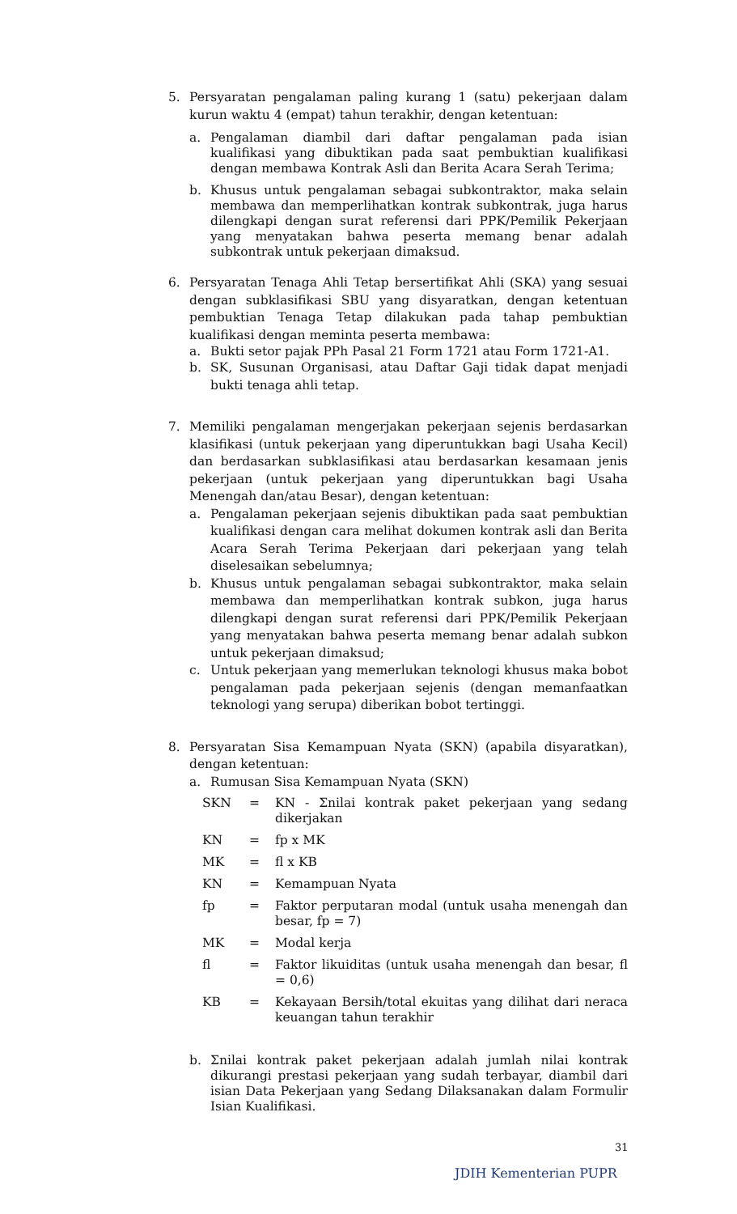5. Persyaratan pengalaman paling kurang 1 (satu) pekerjaan dalam kurun waktu 4 (empat) tahun terakhir, dengan ketentuan:
a. Pengalaman diambil dari daftar pengalaman pada isian kualifikasi yang dibuktikan pada saat pembuktian kualifikasi dengan membawa Kontrak Asli dan Berita Acara Serah Terima;
b. Khusus untuk pengalaman sebagai subkontraktor, maka selain membawa dan memperlihatkan kontrak subkontrak, juga harus dilengkapi dengan surat referensi dari PPK/Pemilik Pekerjaan yang menyatakan bahwa peserta memang benar adalah subkontrak untuk pekerjaan dimaksud.
6. Persyaratan Tenaga Ahli Tetap bersertifikat Ahli (SKA) yang sesuai dengan subklasifikasi SBU yang disyaratkan, dengan ketentuan pembuktian Tenaga Tetap dilakukan pada tahap pembuktian kualifikasi dengan meminta peserta membawa:
a. Bukti setor pajak PPh Pasal 21 Form 1721 atau Form 1721-A1.
b. SK, Susunan Organisasi, atau Daftar Gaji tidak dapat menjadi bukti tenaga ahli tetap.
7. Memiliki pengalaman mengerjakan pekerjaan sejenis berdasarkan klasifikasi (untuk pekerjaan yang diperuntukkan bagi Usaha Kecil) dan berdasarkan subklasifikasi atau berdasarkan kesamaan jenis pekerjaan (untuk pekerjaan yang diperuntukkan bagi Usaha Menengah dan/atau Besar), dengan ketentuan:
a. Pengalaman pekerjaan sejenis dibuktikan pada saat pembuktian kualifikasi dengan cara melihat dokumen kontrak asli dan Berita Acara Serah Terima Pekerjaan dari pekerjaan yang telah diselesaikan sebelumnya;
b. Khusus untuk pengalaman sebagai subkontraktor, maka selain membawa dan memperlihatkan kontrak subkon, juga harus dilengkapi dengan surat referensi dari PPK/Pemilik Pekerjaan yang menyatakan bahwa peserta memang benar adalah subkon untuk pekerjaan dimaksud;
c. Untuk pekerjaan yang memerlukan teknologi khusus maka bobot pengalaman pada pekerjaan sejenis (dengan memanfaatkan teknologi yang serupa) diberikan bobot tertinggi.
8. Persyaratan Sisa Kemampuan Nyata (SKN) (apabila disyaratkan), dengan ketentuan:
a. Rumusan Sisa Kemampuan Nyata (SKN)
SKN = KN - Σnilai kontrak paket pekerjaan yang sedang dikerjakan
KN = fp x MK
MK = fl x KB
KN = Kemampuan Nyata
fp = Faktor perputaran modal (untuk usaha menengah dan besar, fp = 7)
MK = Modal kerja
fl = Faktor likuiditas (untuk usaha menengah dan besar, fl = 0,6)
KB = Kekayaan Bersih/total ekuitas yang dilihat dari neraca keuangan tahun terakhir
b. Σnilai kontrak paket pekerjaan adalah jumlah nilai kontrak dikurangi prestasi pekerjaan yang sudah terbayar, diambil dari isian Data Pekerjaan yang Sedang Dilaksanakan dalam Formulir Isian Kualifikasi.
31
JDIH Kementerian PUPR